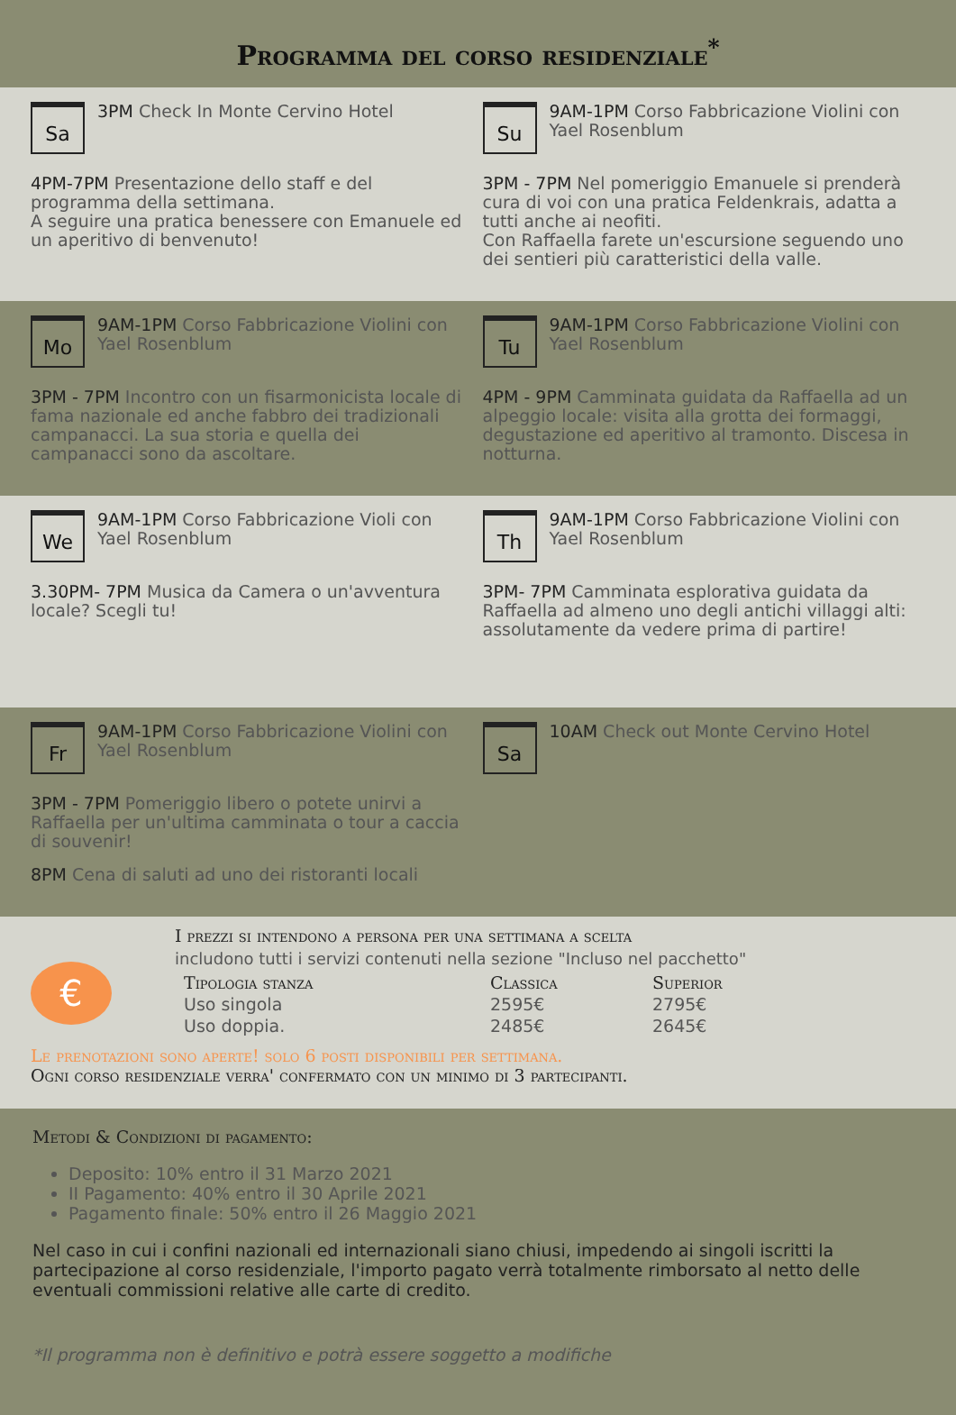Programma del corso residenziale<sup>*</sup>
Sa
3PM Check In Monte Cervino Hotel
4PM-7PM Presentazione dello staff e del programma della settimana.
A seguire una pratica benessere con Emanuele ed un aperitivo di benvenuto!
Su
9AM-1PM Corso Fabbricazione Violini con Yael Rosenblum
3PM - 7PM Nel pomeriggio Emanuele si prenderà cura di voi con una pratica Feldenkrais, adatta a tutti anche ai neofiti.
Con Raffaella farete un'escursione seguendo uno dei sentieri più caratteristici della valle.
Mo
9AM-1PM Corso Fabbricazione Violini con Yael Rosenblum
3PM - 7PM Incontro con un fisarmonicista locale di fama nazionale ed anche fabbro dei tradizionali campanacci. La sua storia e quella dei campanacci sono da ascoltare.
Tu
9AM-1PM Corso Fabbricazione Violini con Yael Rosenblum
4PM - 9PM Camminata guidata da Raffaella ad un alpeggio locale: visita alla grotta dei formaggi, degustazione ed aperitivo al tramonto. Discesa in notturna.
We
9AM-1PM Corso Fabbricazione Violi con Yael Rosenblum
3.30PM- 7PM Musica da Camera o un'avventura locale? Scegli tu!
Th
9AM-1PM Corso Fabbricazione Violini con Yael Rosenblum
3PM- 7PM Camminata esplorativa guidata da Raffaella ad almeno uno degli antichi villaggi alti: assolutamente da vedere prima di partire!
Fr
9AM-1PM Corso Fabbricazione Violini con Yael Rosenblum
3PM - 7PM Pomeriggio libero o potete unirvi a Raffaella per un'ultima camminata o tour a caccia di souvenir!
8PM Cena di saluti ad uno dei ristoranti locali
Sa
10AM Check out Monte Cervino Hotel
€
I prezzi si intendono a persona per una settimana a scelta
includono tutti i servizi contenuti nella sezione "Incluso nel pacchetto"
| Tipologia stanza | Classica | Superior |
| --- | --- | --- |
| Uso singola | 2595€ | 2795€ |
| Uso doppia. | 2485€ | 2645€ |
Le prenotazioni sono aperte! solo 6 posti disponibili per settimana.
Ogni corso residenziale verra' confermato con un minimo di 3 partecipanti.
Metodi & Condizioni di pagamento:
Deposito: 10% entro il 31 Marzo 2021
II Pagamento: 40% entro il 30 Aprile 2021
Pagamento finale: 50% entro il 26 Maggio 2021
Nel caso in cui i confini nazionali ed internazionali siano chiusi, impedendo ai singoli iscritti la partecipazione al corso residenziale, l'importo pagato verrà totalmente rimborsato al netto delle eventuali commissioni relative alle carte di credito.
*Il programma non è definitivo e potrà essere soggetto a modifiche